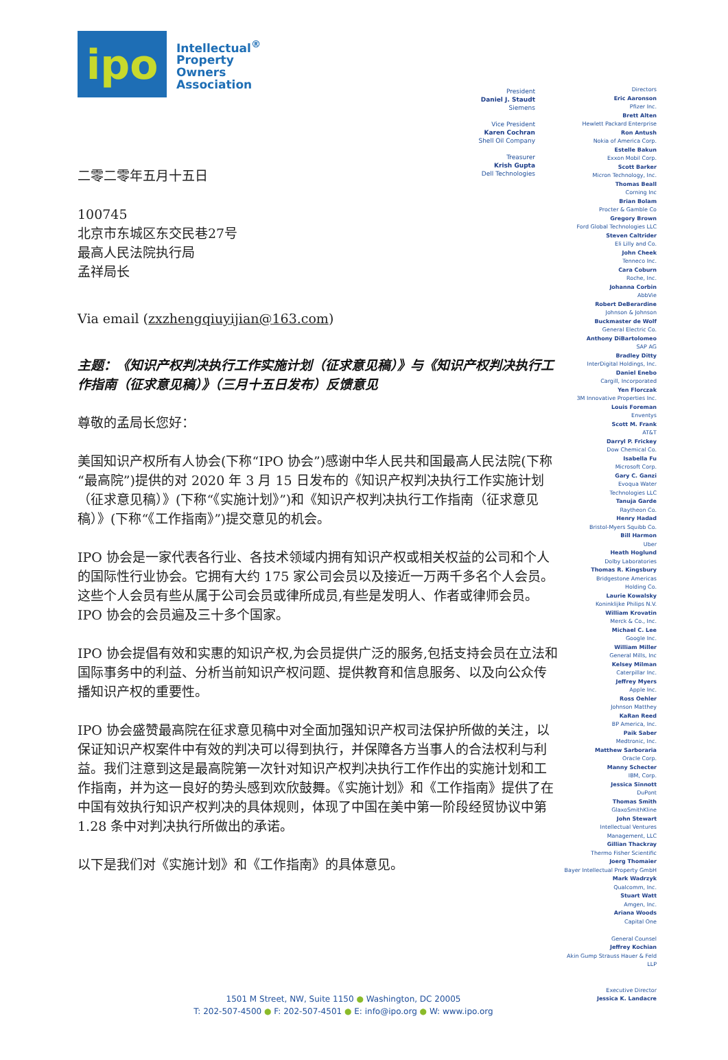ipo
Intellectual<sup>®</sup>
Property
Owners
Association
二零二零年五月十五日
100745
北京市东城区东交民巷27号
最高人民法院执行局
孟祥局长
Via email (zxzhengqiuyijian@163.com)
主题：《知识产权判决执行工作实施计划（征求意见稿）》与《知识产权判决执行工作指南（征求意见稿）》（三月十五日发布）反馈意见
尊敬的孟局长您好：
美国知识产权所有人协会(下称“IPO 协会”)感谢中华人民共和国最高人民法院(下称“最高院”)提供的对 2020 年 3 月 15 日发布的《知识产权判决执行工作实施计划（征求意见稿）》(下称“《实施计划》”)和《知识产权判决执行工作指南（征求意见稿）》(下称“《工作指南》”)提交意见的机会。
IPO 协会是一家代表各行业、各技术领域内拥有知识产权或相关权益的公司和个人的国际性行业协会。它拥有大约 175 家公司会员以及接近一万两千多名个人会员。这些个人会员有些从属于公司会员或律所成员,有些是发明人、作者或律师会员。IPO 协会的会员遍及三十多个国家。
IPO 协会提倡有效和实惠的知识产权,为会员提供广泛的服务,包括支持会员在立法和国际事务中的利益、分析当前知识产权问题、提供教育和信息服务、以及向公众传播知识产权的重要性。
IPO 协会盛赞最高院在征求意见稿中对全面加强知识产权司法保护所做的关注，以保证知识产权案件中有效的判决可以得到执行，并保障各方当事人的合法权利与利益。我们注意到这是最高院第一次针对知识产权判决执行工作作出的实施计划和工作指南，并为这一良好的势头感到欢欣鼓舞。《实施计划》和《工作指南》提供了在中国有效执行知识产权判决的具体规则，体现了中国在美中第一阶段经贸协议中第 1.28 条中对判决执行所做出的承诺。
以下是我们对《实施计划》和《工作指南》的具体意见。
President
Daniel J. Staudt
Siemens
Vice President
Karen Cochran
Shell Oil Company
Treasurer
Krish Gupta
Dell Technologies
Directors
Eric Aaronson
Pfizer Inc.
Brett Alten
Hewlett Packard Enterprise
Ron Antush
Nokia of America Corp.
Estelle Bakun
Exxon Mobil Corp.
Scott Barker
Micron Technology, Inc.
Thomas Beall
Corning Inc
Brian Bolam
Procter & Gamble Co
Gregory Brown
Ford Global Technologies LLC
Steven Caltrider
Eli Lilly and Co.
John Cheek
Tenneco Inc.
Cara Coburn
Roche, Inc.
Johanna Corbin
AbbVie
Robert DeBerardine
Johnson & Johnson
Buckmaster de Wolf
General Electric Co.
Anthony DiBartolomeo
SAP AG
Bradley Ditty
InterDigital Holdings, Inc.
Daniel Enebo
Cargill, Incorporated
Yen Florczak
3M Innovative Properties Inc.
Louis Foreman
Enventys
Scott M. Frank
AT&T
Darryl P. Frickey
Dow Chemical Co.
Isabella Fu
Microsoft Corp.
Gary C. Ganzi
Evoqua Water
Technologies LLC
Tanuja Garde
Raytheon Co.
Henry Hadad
Bristol-Myers Squibb Co.
Bill Harmon
Uber
Heath Hoglund
Dolby Laboratories
Thomas R. Kingsbury
Bridgestone Americas
Holding Co.
Laurie Kowalsky
Koninklijke Philips N.V.
William Krovatin
Merck & Co., Inc.
Michael C. Lee
Google Inc.
William Miller
General Mills, Inc
Kelsey Milman
Caterpillar Inc.
Jeffrey Myers
Apple Inc.
Ross Oehler
Johnson Matthey
KaRan Reed
BP America, Inc.
Paik Saber
Medtronic, Inc.
Matthew Sarboraria
Oracle Corp.
Manny Schecter
IBM, Corp.
Jessica Sinnott
DuPont
Thomas Smith
GlaxoSmithKline
John Stewart
Intellectual Ventures
Management, LLC
Gillian Thackray
Thermo Fisher Scientific
Joerg Thomaier
Bayer Intellectual Property GmbH
Mark Wadrzyk
Qualcomm, Inc.
Stuart Watt
Amgen, Inc.
Ariana Woods
Capital One
General Counsel
Jeffrey Kochian
Akin Gump Strauss Hauer & Feld
LLP
Executive Director
Jessica K. Landacre
1501 M Street, NW, Suite 1150 ● Washington, DC 20005
T: 202-507-4500 ● F: 202-507-4501 ● E: info@ipo.org ● W: www.ipo.org